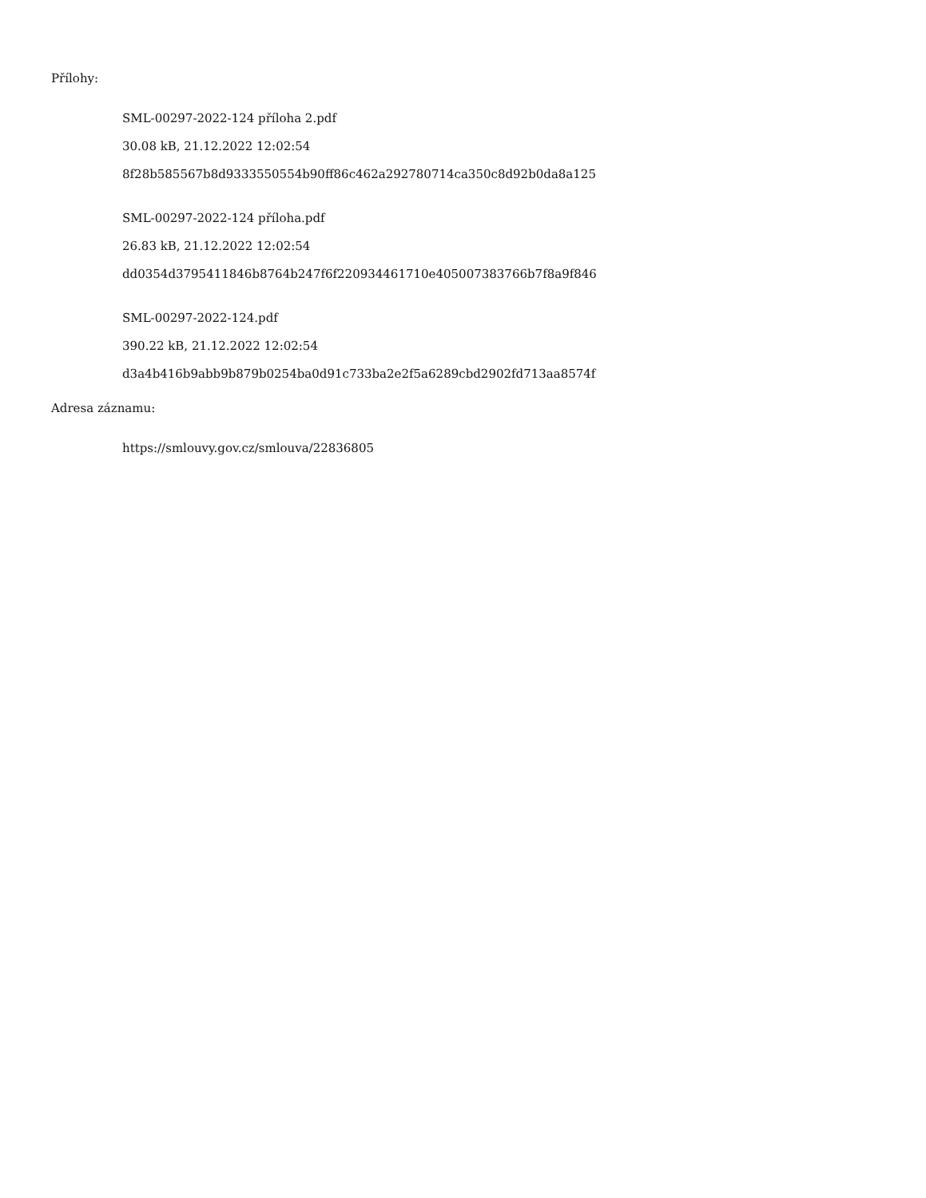Přílohy:
SML-00297-2022-124 příloha 2.pdf
30.08 kB, 21.12.2022 12:02:54
8f28b585567b8d9333550554b90ff86c462a292780714ca350c8d92b0da8a125
SML-00297-2022-124 příloha.pdf
26.83 kB, 21.12.2022 12:02:54
dd0354d3795411846b8764b247f6f220934461710e405007383766b7f8a9f846
SML-00297-2022-124.pdf
390.22 kB, 21.12.2022 12:02:54
d3a4b416b9abb9b879b0254ba0d91c733ba2e2f5a6289cbd2902fd713aa8574f
Adresa záznamu:
https://smlouvy.gov.cz/smlouva/22836805